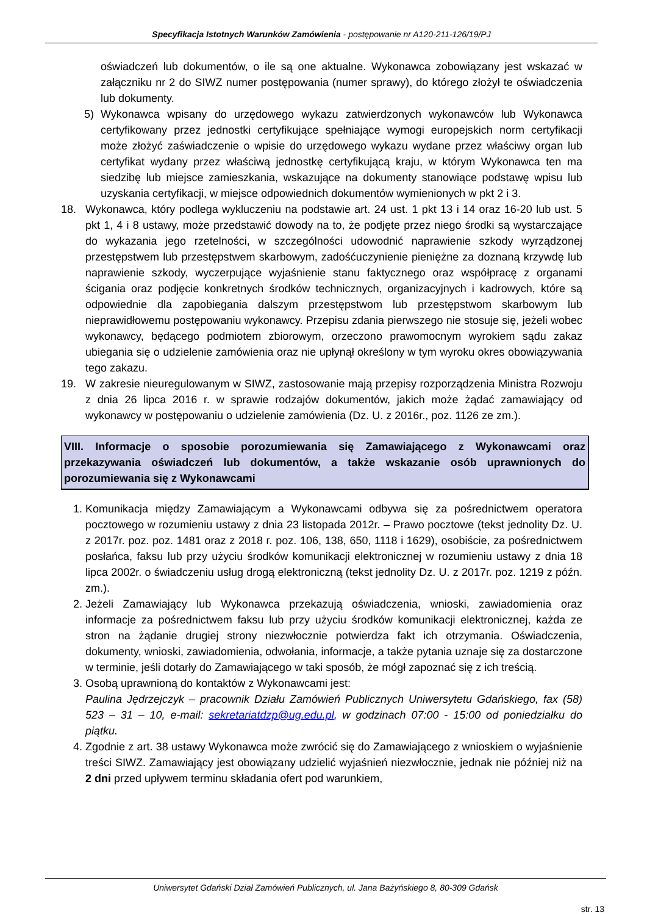Specyfikacja Istotnych Warunków Zamówienia - postępowanie nr A120-211-126/19/PJ
oświadczeń lub dokumentów, o ile są one aktualne. Wykonawca zobowiązany jest wskazać w załączniku nr 2 do SIWZ numer postępowania (numer sprawy), do którego złożył te oświadczenia lub dokumenty.
5) Wykonawca wpisany do urzędowego wykazu zatwierdzonych wykonawców lub Wykonawca certyfikowany przez jednostki certyfikujące spełniające wymogi europejskich norm certyfikacji może złożyć zaświadczenie o wpisie do urzędowego wykazu wydane przez właściwy organ lub certyfikat wydany przez właściwą jednostkę certyfikującą kraju, w którym Wykonawca ten ma siedzibę lub miejsce zamieszkania, wskazujące na dokumenty stanowiące podstawę wpisu lub uzyskania certyfikacji, w miejsce odpowiednich dokumentów wymienionych w pkt 2 i 3.
18. Wykonawca, który podlega wykluczeniu na podstawie art. 24 ust. 1 pkt 13 i 14 oraz 16-20 lub ust. 5 pkt 1, 4 i 8 ustawy, może przedstawić dowody na to, że podjęte przez niego środki są wystarczające do wykazania jego rzetelności, w szczególności udowodnić naprawienie szkody wyrządzonej przestępstwem lub przestępstwem skarbowym, zadośćuczynienie pieniężne za doznaną krzywdę lub naprawienie szkody, wyczerpujące wyjaśnienie stanu faktycznego oraz współpracę z organami ścigania oraz podjęcie konkretnych środków technicznych, organizacyjnych i kadrowych, które są odpowiednie dla zapobiegania dalszym przestępstwom lub przestępstwom skarbowym lub nieprawidłowemu postępowaniu wykonawcy. Przepisu zdania pierwszego nie stosuje się, jeżeli wobec wykonawcy, będącego podmiotem zbiorowym, orzeczono prawomocnym wyrokiem sądu zakaz ubiegania się o udzielenie zamówienia oraz nie upłynął określony w tym wyroku okres obowiązywania tego zakazu.
19. W zakresie nieuregulowanym w SIWZ, zastosowanie mają przepisy rozporządzenia Ministra Rozwoju z dnia 26 lipca 2016 r. w sprawie rodzajów dokumentów, jakich może żądać zamawiający od wykonawcy w postępowaniu o udzielenie zamówienia (Dz. U. z 2016r., poz. 1126 ze zm.).
VIII. Informacje o sposobie porozumiewania się Zamawiającego z Wykonawcami oraz przekazywania oświadczeń lub dokumentów, a także wskazanie osób uprawnionych do porozumiewania się z Wykonawcami
1. Komunikacja między Zamawiającym a Wykonawcami odbywa się za pośrednictwem operatora pocztowego w rozumieniu ustawy z dnia 23 listopada 2012r. – Prawo pocztowe (tekst jednolity Dz. U. z 2017r. poz. poz. 1481 oraz z 2018 r. poz. 106, 138, 650, 1118 i 1629), osobiście, za pośrednictwem posłańca, faksu lub przy użyciu środków komunikacji elektronicznej w rozumieniu ustawy z dnia 18 lipca 2002r. o świadczeniu usług drogą elektroniczną (tekst jednolity Dz. U. z 2017r. poz. 1219 z późn. zm.).
2. Jeżeli Zamawiający lub Wykonawca przekazują oświadczenia, wnioski, zawiadomienia oraz informacje za pośrednictwem faksu lub przy użyciu środków komunikacji elektronicznej, każda ze stron na żądanie drugiej strony niezwłocznie potwierdza fakt ich otrzymania. Oświadczenia, dokumenty, wnioski, zawiadomienia, odwołania, informacje, a także pytania uznaje się za dostarczone w terminie, jeśli dotarły do Zamawiającego w taki sposób, że mógł zapoznać się z ich treścią.
3. Osobą uprawnioną do kontaktów z Wykonawcami jest:
Paulina Jędrzejczyk – pracownik Działu Zamówień Publicznych Uniwersytetu Gdańskiego, fax (58) 523 – 31 – 10, e-mail: sekretariatdzp@ug.edu.pl, w godzinach 07:00 - 15:00 od poniedziałku do piątku.
4. Zgodnie z art. 38 ustawy Wykonawca może zwrócić się do Zamawiającego z wnioskiem o wyjaśnienie treści SIWZ. Zamawiający jest obowiązany udzielić wyjaśnień niezwłocznie, jednak nie później niż na 2 dni przed upływem terminu składania ofert pod warunkiem,
Uniwersytet Gdański Dział Zamówień Publicznych, ul. Jana Bażyńskiego 8, 80-309 Gdańsk
str. 13